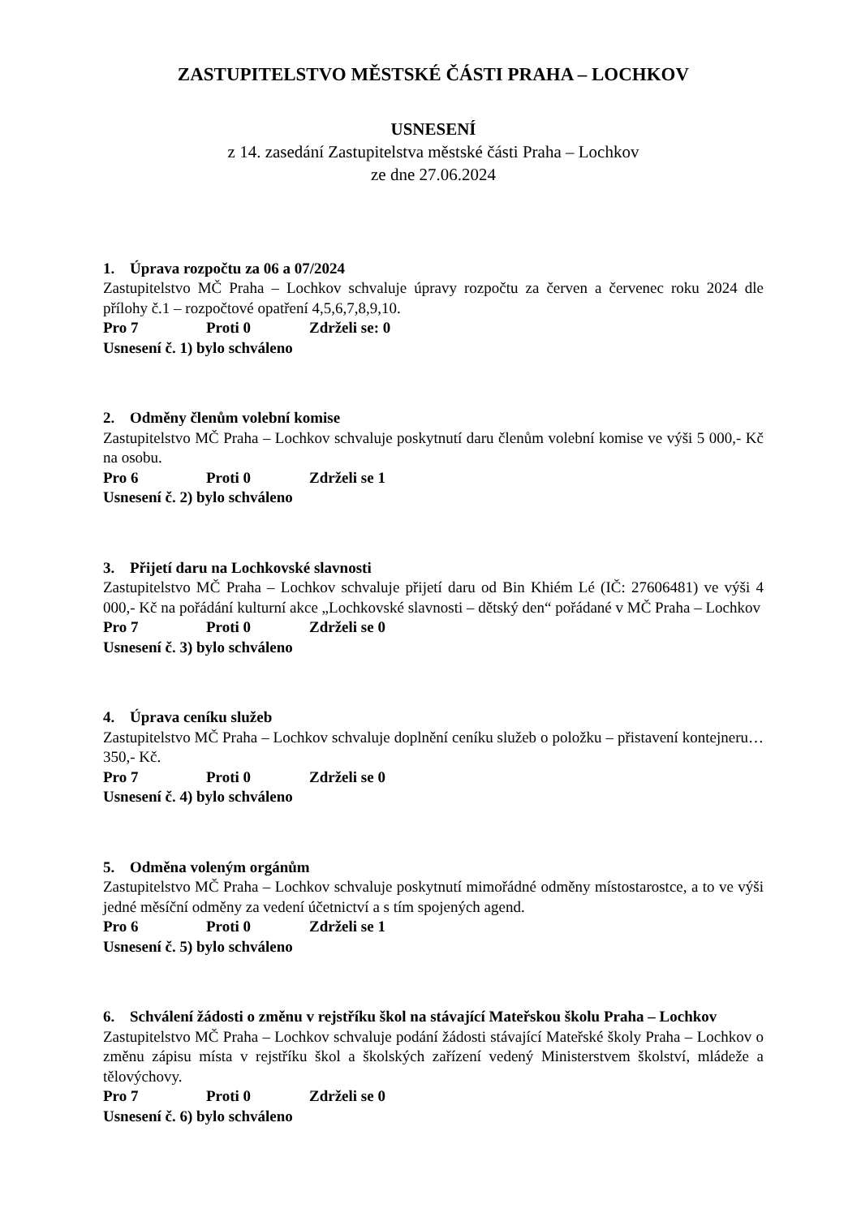ZASTUPITELSTVO MĚSTSKÉ ČÁSTI PRAHA – LOCHKOV
USNESENÍ
z 14. zasedání Zastupitelstva městské části Praha – Lochkov
ze dne 27.06.2024
1. Úprava rozpočtu za 06 a 07/2024
Zastupitelstvo MČ Praha – Lochkov schvaluje úpravy rozpočtu za červen a červenec roku 2024 dle přílohy č.1 – rozpočtové opatření 4,5,6,7,8,9,10.
Pro 7 Proti 0 Zdrželi se: 0
Usnesení č. 1) bylo schváleno
2. Odměny členům volební komise
Zastupitelstvo MČ Praha – Lochkov schvaluje poskytnutí daru členům volební komise ve výši 5 000,- Kč na osobu.
Pro 6 Proti 0 Zdrželi se 1
Usnesení č. 2) bylo schváleno
3. Přijetí daru na Lochkovské slavnosti
Zastupitelstvo MČ Praha – Lochkov schvaluje přijetí daru od Bin Khiém Lé (IČ: 27606481) ve výši 4 000,- Kč na pořádání kulturní akce „Lochkovské slavnosti – dětský den“ pořádané v MČ Praha – Lochkov
Pro 7 Proti 0 Zdrželi se 0
Usnesení č. 3) bylo schváleno
4. Úprava ceníku služeb
Zastupitelstvo MČ Praha – Lochkov schvaluje doplnění ceníku služeb o položku – přistavení kontejneru… 350,- Kč.
Pro 7 Proti 0 Zdrželi se 0
Usnesení č. 4) bylo schváleno
5. Odměna voleným orgánům
Zastupitelstvo MČ Praha – Lochkov schvaluje poskytnutí mimořádné odměny místostarostce, a to ve výši jedné měsíční odměny za vedení účetnictví a s tím spojených agend.
Pro 6 Proti 0 Zdrželi se 1
Usnesení č. 5) bylo schváleno
6. Schválení žádosti o změnu v rejstříku škol na stávající Mateřskou školu Praha – Lochkov
Zastupitelstvo MČ Praha – Lochkov schvaluje podání žádosti stávající Mateřské školy Praha – Lochkov o změnu zápisu místa v rejstříku škol a školských zařízení vedený Ministerstvem školství, mládeže a tělovýchovy.
Pro 7 Proti 0 Zdrželi se 0
Usnesení č. 6) bylo schváleno